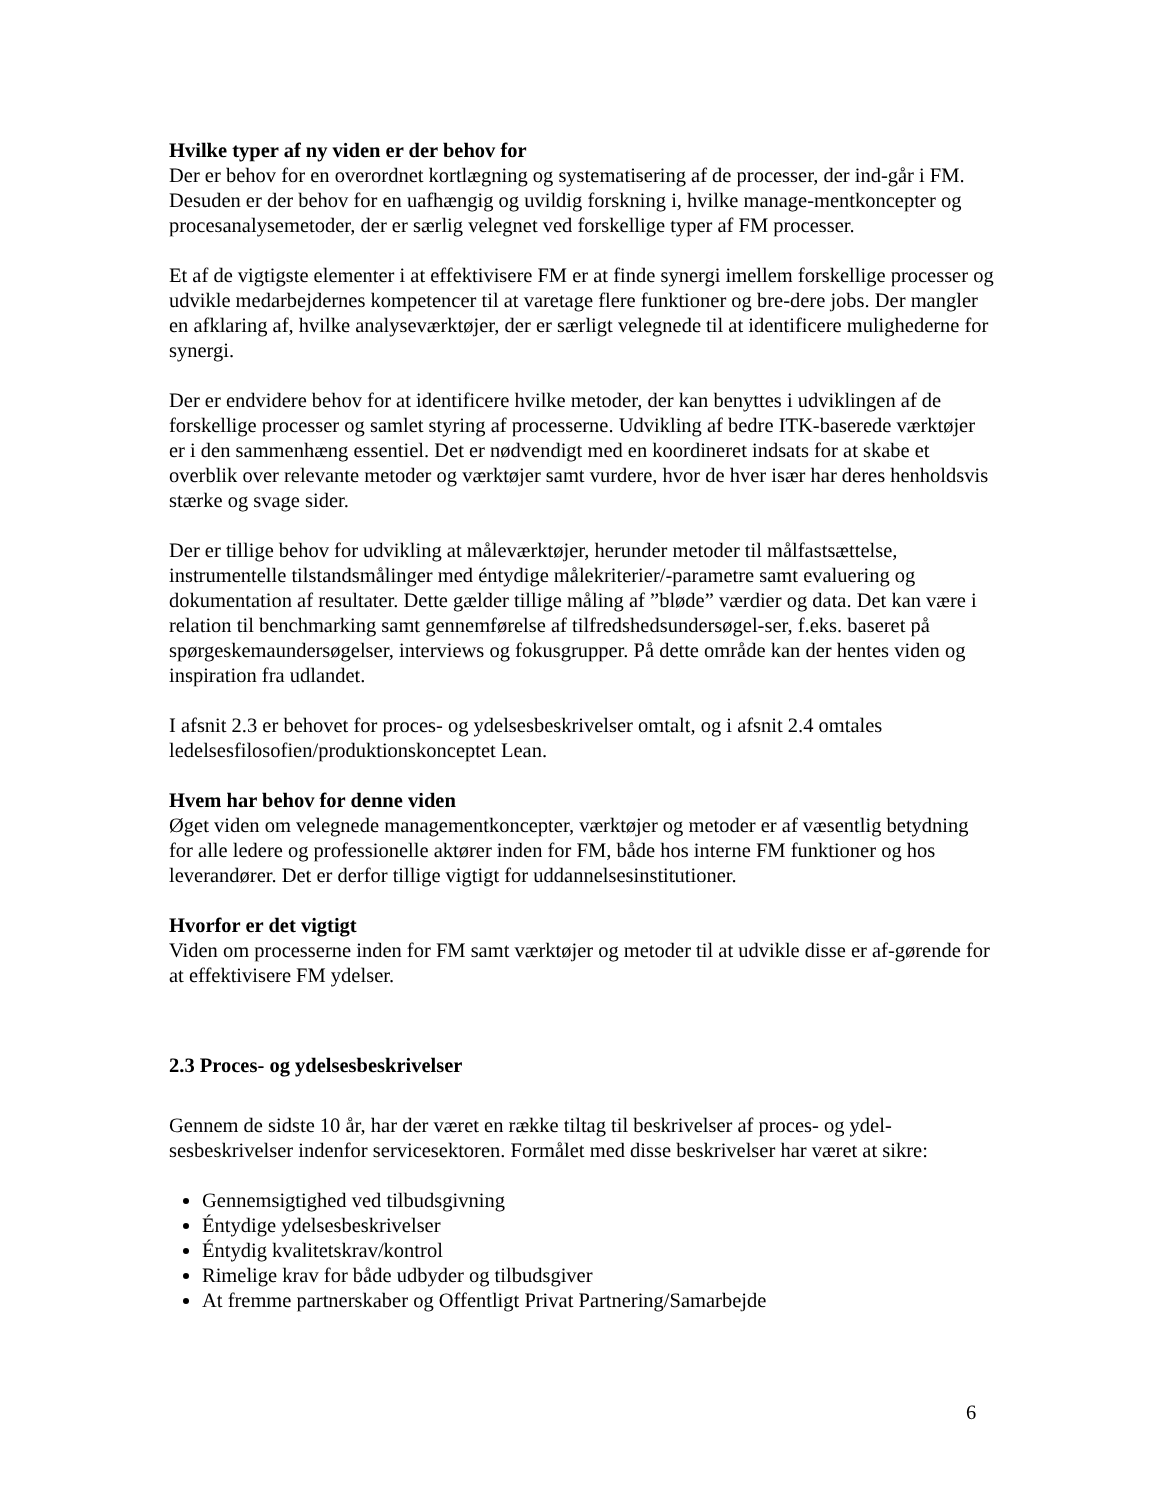Hvilke typer af ny viden er der behov for
Der er behov for en overordnet kortlægning og systematisering af de processer, der ind-går i FM. Desuden er der behov for en uafhængig og uvildig forskning i, hvilke manage-mentkoncepter og procesanalysemetoder, der er særlig velegnet ved forskellige typer af FM processer.
Et af de vigtigste elementer i at effektivisere FM er at finde synergi imellem forskellige processer og udvikle medarbejdernes kompetencer til at varetage flere funktioner og bre-dere jobs. Der mangler en afklaring af, hvilke analyseværktøjer, der er særligt velegnede til at identificere mulighederne for synergi.
Der er endvidere behov for at identificere hvilke metoder, der kan benyttes i udviklingen af de forskellige processer og samlet styring af processerne. Udvikling af bedre ITK-baserede værktøjer er i den sammenhæng essentiel. Det er nødvendigt med en koordineret indsats for at skabe et overblik over relevante metoder og værktøjer samt vurdere, hvor de hver især har deres henholdsvis stærke og svage sider.
Der er tillige behov for udvikling at måleværktøjer, herunder metoder til målfastsættelse, instrumentelle tilstandsmålinger med éntydige målekriterier/-parametre samt evaluering og dokumentation af resultater. Dette gælder tillige måling af ”bløde” værdier og data. Det kan være i relation til benchmarking samt gennemførelse af tilfredshedsundersøgel-ser, f.eks. baseret på spørgeskemaundersøgelser, interviews og fokusgrupper. På dette område kan der hentes viden og inspiration fra udlandet.
I afsnit 2.3 er behovet for proces- og ydelsesbeskrivelser omtalt, og i afsnit 2.4 omtales ledelsesfilosofien/produktionskonceptet Lean.
Hvem har behov for denne viden
Øget viden om velegnede managementkoncepter, værktøjer og metoder er af væsentlig betydning for alle ledere og professionelle aktører inden for FM, både hos interne FM funktioner og hos leverandører. Det er derfor tillige vigtigt for uddannelsesinstitutioner.
Hvorfor er det vigtigt
Viden om processerne inden for FM samt værktøjer og metoder til at udvikle disse er af-gørende for at effektivisere FM ydelser.
2.3 Proces- og ydelsesbeskrivelser
Gennem de sidste 10 år, har der været en række tiltag til beskrivelser af proces- og ydel-sesbeskrivelser indenfor servicesektoren. Formålet med disse beskrivelser har været at sikre:
Gennemsigtighed ved tilbudsgivning
Éntydige ydelsesbeskrivelser
Éntydig kvalitetskrav/kontrol
Rimelige krav for både udbyder og tilbudsgiver
At fremme partnerskaber og Offentligt Privat Partnering/Samarbejde
6